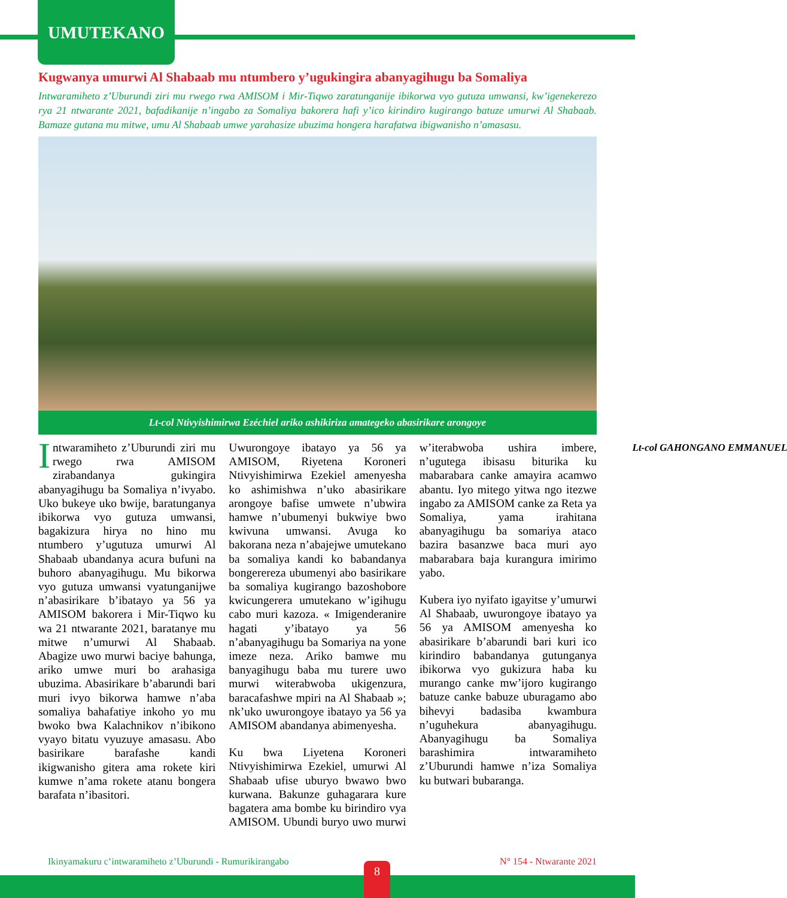UMUTEKANO
Kugwanya umurwi Al Shabaab mu ntumbero y’ugukingira abanyagihugu ba Somaliya
Intwaramiheto z’Uburundi ziri mu rwego rwa AMISOM i Mir-Tiqwo zaratunganije ibikorwa vyo gutuza umwansi, kw’igenekerezo rya 21 ntwarante 2021, bafadikanije n’ingabo za Somaliya bakorera hafi y’ico kirindiro kugirango batuze umurwi Al Shabaab. Bamaze gutana mu mitwe, umu Al Shabaab umwe yarahasize ubuzima hongera harafatwa ibigwanisho n’amasasu.
Lt-col Ntivyishimirwa Ezéchiel ariko ashikiriza amategeko abasirikare arongoye
Intwaramiheto z’Uburundi ziri mu rwego rwa AMISOM zirabandanya gukingira abanyagihugu ba Somaliya n’ivyabo. Uko bukeye uko bwije, baratunganya ibikorwa vyo gutuza umwansi, bagakizura hirya no hino mu ntumbero y’ugutuza umurwi Al Shabaab ubandanya acura bufuni na buhoro abanyagihugu. Mu bikorwa vyo gutuza umwansi vyatunganijwe n’abasirikare b’ibatayo ya 56 ya AMISOM bakorera i Mir-Tiqwo ku wa 21 ntwarante 2021, baratanye mu mitwe n’umurwi Al Shabaab. Abagize uwo murwi baciye bahunga, ariko umwe muri bo arahasiga ubuzima. Abasirikare b’abarundi bari muri ivyo bikorwa hamwe n’aba somaliya bahafatiye inkoho yo mu bwoko bwa Kalachnikov n’ibikono vyayo bitatu vyuzuye amasasu. Abo basirikare barafashe kandi ikigwanisho gitera ama rokete kiri kumwe n’ama rokete atanu bongera barafata n’ibasitori.
Uwurongoye ibatayo ya 56 ya AMISOM, Riyetena Koroneri Ntivyishimirwa Ezekiel amenyesha ko ashimishwa n’uko abasirikare arongoye bafise umwete n’ubwira hamwe n’ubumenyi bukwiye bwo kwivuna umwansi. Avuga ko bakorana neza n’abajejwe umutekano ba somaliya kandi ko babandanya bongerereza ubumenyi abo basirikare ba somaliya kugirango bazoshobore kwicungerera umutekano w’igihugu cabo muri kazoza. « Imigenderanire hagati y’ibatayo ya 56 n’abanyagihugu ba Somariya na yone imeze neza. Ariko bamwe mu banyagihugu baba mu turere uwo murwi witerabwoba ukigenzura, baracafashwe mpiri na Al Shabaab »; nk’uko uwurongoye ibatayo ya 56 ya AMISOM abandanya abimenyesha.
Ku bwa Liyetena Koroneri Ntivyishimirwa Ezekiel, umurwi Al Shabaab ufise uburyo bwawo bwo kurwana. Bakunze guhagarara kure bagatera ama bombe ku birindiro vya AMISOM. Ubundi buryo uwo murwi w’iterabwoba ushira imbere, n’ugutega ibisasu biturika ku mabarabara canke amayira acamwo abantu. Iyo mitego yitwa ngo itezwe ingabo za AMISOM canke za Reta ya Somaliya, yama irahitana abanyagihugu ba somariya ataco bazira basanzwe baca muri ayo mabarabara baja kurangura imirimo yabo.
Kubera iyo nyifato igayitse y’umurwi Al Shabaab, uwurongoye ibatayo ya 56 ya AMISOM amenyesha ko abasirikare b’abarundi bari kuri ico kirindiro babandanya gutunganya ibikorwa vyo gukizura haba ku murango canke mw’ijoro kugirango batuze canke babuze uburagamo abo bihevyi badasiba kwambura n’uguhekura abanyagihugu. Abanyagihugu ba Somaliya barashimira intwaramiheto z’Uburundi hamwe n’iza Somaliya ku butwari bubaranga.
Lt-col GAHONGANO EMMANUEL
Ikinyamakuru c’intwaramiheto z’Uburundi - Rumurikirangabo N° 154 - Ntwarante 2021
8